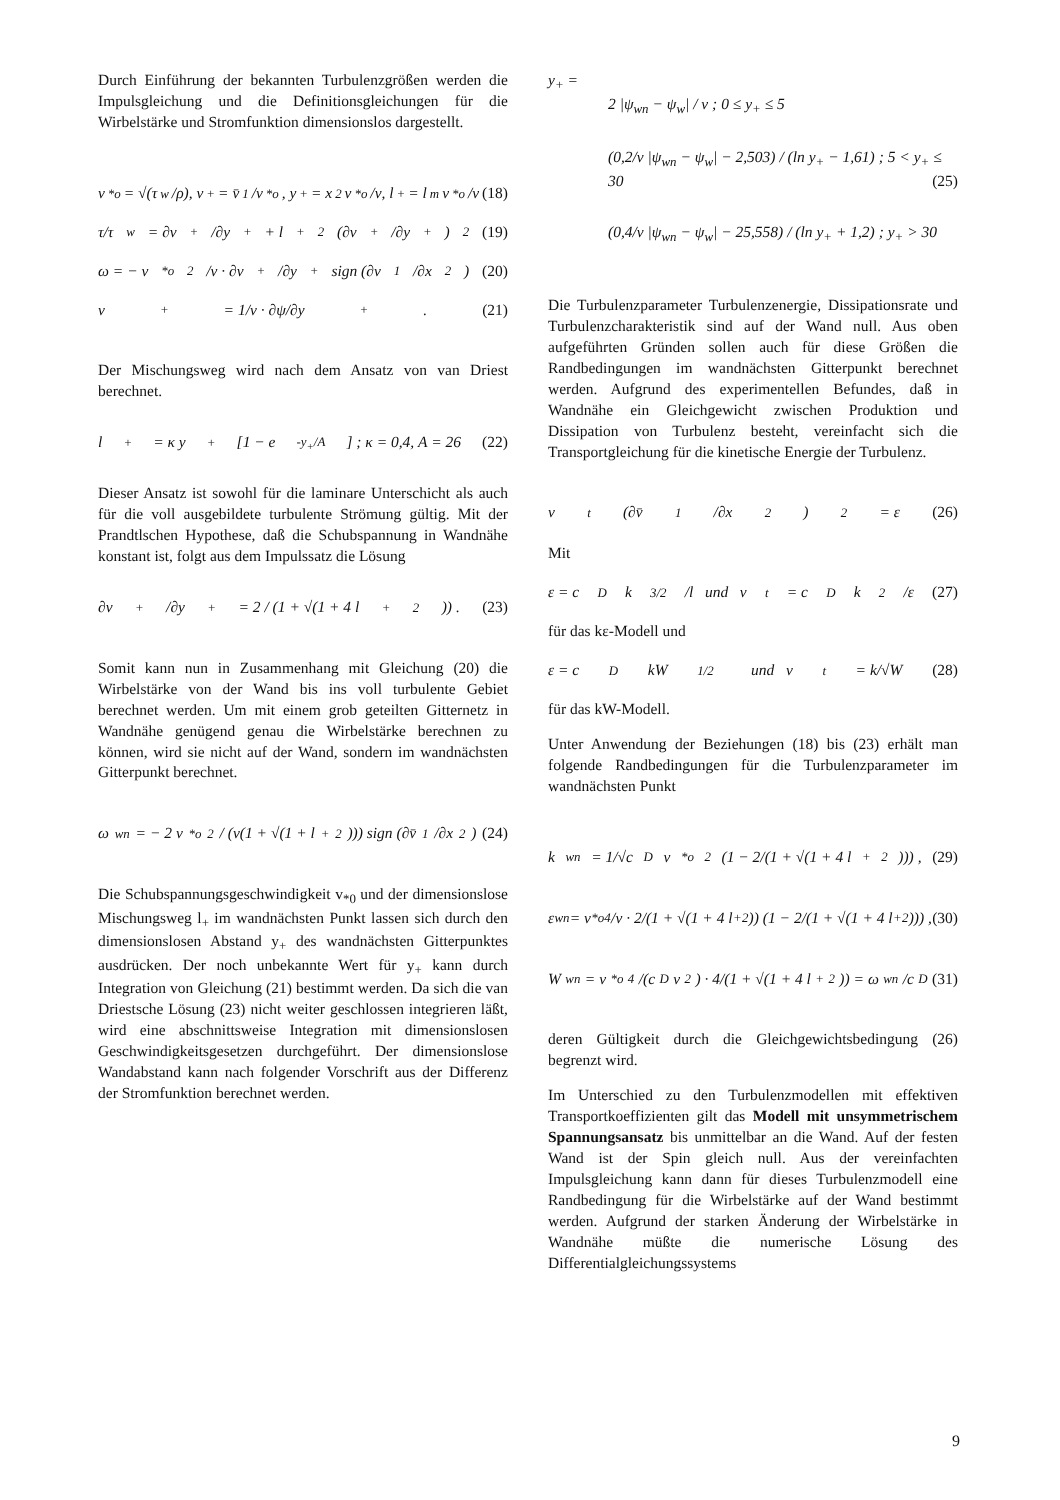Durch Einführung der bekannten Turbulenzgrößen werden die Impulsgleichung und die Definitionsgleichungen für die Wirbelstärke und Stromfunktion dimensionslos dargestellt.
v<sub>*o</sub> = √(τ<sub>w</sub>/ρ), v<sub>+</sub> = v̄<sub>1</sub>/v<sub>*o</sub>, y<sub>+</sub> = x<sub>2</sub> v<sub>*o</sub>/ν, l<sub>+</sub> = l<sub>m</sub> v<sub>*o</sub>/ν (18)
τ/τ<sub>w</sub> = ∂v<sub>+</sub>/∂y<sub>+</sub> + l<sub>+</sub><sup>2</sup> (∂v<sub>+</sub>/∂y<sub>+</sub>)<sup>2</sup> (19)
ω = − v<sub>*o</sub><sup>2</sup>/ν · ∂v<sub>+</sub>/∂y<sub>+</sub> sign (∂v<sub>1</sub>/∂x<sub>2</sub>) (20)
v<sub>+</sub> = 1/ν · ∂ψ/∂y<sub>+</sub> . (21)
Der Mischungsweg wird nach dem Ansatz von van Driest berechnet.
l<sub>+</sub> = κ y<sub>+</sub> [1 − e<sup>-y<sub>+</sub>/A</sup>] ; κ = 0,4, A = 26 (22)
Dieser Ansatz ist sowohl für die laminare Unterschicht als auch für die voll ausgebildete turbulente Strömung gültig. Mit der Prandtlschen Hypothese, daß die Schubspannung in Wandnähe konstant ist, folgt aus dem Impulssatz die Lösung
∂v<sub>+</sub>/∂y<sub>+</sub> = 2 / (1 + √(1 + 4 l<sub>+</sub><sup>2</sup>)) . (23)
Somit kann nun in Zusammenhang mit Gleichung (20) die Wirbelstärke von der Wand bis ins voll turbulente Gebiet berechnet werden. Um mit einem grob geteilten Gitternetz in Wandnähe genügend genau die Wirbelstärke berechnen zu können, wird sie nicht auf der Wand, sondern im wandnächsten Gitterpunkt berechnet.
ω<sub>wn</sub> = − 2 v<sub>*o</sub><sup>2</sup> / (ν(1 + √(1 + l<sub>+</sub><sup>2</sup>))) sign (∂v̄<sub>1</sub>/∂x<sub>2</sub>) (24)
Die Schubspannungsgeschwindigkeit v<sub>*0</sub> und der dimensionslose Mischungsweg l<sub>+</sub> im wandnächsten Punkt lassen sich durch den dimensionslosen Abstand y<sub>+</sub> des wandnächsten Gitterpunktes ausdrücken. Der noch unbekannte Wert für y<sub>+</sub> kann durch Integration von Gleichung (21) bestimmt werden. Da sich die van Driestsche Lösung (23) nicht weiter geschlossen integrieren läßt, wird eine abschnittsweise Integration mit dimensionslosen Geschwindigkeitsgesetzen durchgeführt. Der dimensionslose Wandabstand kann nach folgender Vorschrift aus der Differenz der Stromfunktion berechnet werden.
y<sub>+</sub> =
2 |ψ<sub>wn</sub> − ψ<sub>w</sub>| / ν ; 0 ≤ y<sub>+</sub> ≤ 5
(0,2/ν |ψ<sub>wn</sub> − ψ<sub>w</sub>| − 2,503) / (ln y<sub>+</sub> − 1,61) ; 5 < y<sub>+</sub> ≤ 30 (25)
(0,4/ν |ψ<sub>wn</sub> − ψ<sub>w</sub>| − 25,558) / (ln y<sub>+</sub> + 1,2) ; y<sub>+</sub> > 30
Die Turbulenzparameter Turbulenzenergie, Dissipationsrate und Turbulenzcharakteristik sind auf der Wand null. Aus oben aufgeführten Gründen sollen auch für diese Größen die Randbedingungen im wandnächsten Gitterpunkt berechnet werden. Aufgrund des experimentellen Befundes, daß in Wandnähe ein Gleichgewicht zwischen Produktion und Dissipation von Turbulenz besteht, vereinfacht sich die Transportgleichung für die kinetische Energie der Turbulenz.
ν<sub>t</sub> (∂v̄<sub>1</sub>/∂x<sub>2</sub>)<sup>2</sup> = ε (26)
Mit
ε = c<sub>D</sub> k<sup>3/2</sup>/l und ν<sub>t</sub> = c<sub>D</sub> k<sup>2</sup>/ε (27)
für das kε-Modell und
ε = c<sub>D</sub> kW<sup>1/2</sup> und ν<sub>t</sub> = k/√W (28)
für das kW-Modell.
Unter Anwendung der Beziehungen (18) bis (23) erhält man folgende Randbedingungen für die Turbulenzparameter im wandnächsten Punkt
k<sub>wn</sub> = 1/√c<sub>D</sub> v<sub>*o</sub><sup>2</sup> (1 − 2/(1 + √(1 + 4 l<sub>+</sub><sup>2</sup>))) , (29)
ε<sub>wn</sub> = v<sub>*o</sub><sup>4</sup>/ν · 2/(1 + √(1 + 4 l<sub>+</sub><sup>2</sup>)) (1 − 2/(1 + √(1 + 4 l<sub>+</sub><sup>2</sup>))) , (30)
W<sub>wn</sub> = v<sub>*o</sub><sup>4</sup>/(c<sub>D</sub> ν<sup>2</sup>) · 4/(1 + √(1 + 4 l<sub>+</sub><sup>2</sup>)) = ω<sub>wn</sub>/c<sub>D</sub> (31)
deren Gültigkeit durch die Gleichgewichtsbedingung (26) begrenzt wird.
Im Unterschied zu den Turbulenzmodellen mit effektiven Transportkoeffizienten gilt das Modell mit unsymmetrischem Spannungsansatz bis unmittelbar an die Wand. Auf der festen Wand ist der Spin gleich null. Aus der vereinfachten Impulsgleichung kann dann für dieses Turbulenzmodell eine Randbedingung für die Wirbelstärke auf der Wand bestimmt werden. Aufgrund der starken Änderung der Wirbelstärke in Wandnähe müßte die numerische Lösung des Differentialgleichungssystems
9